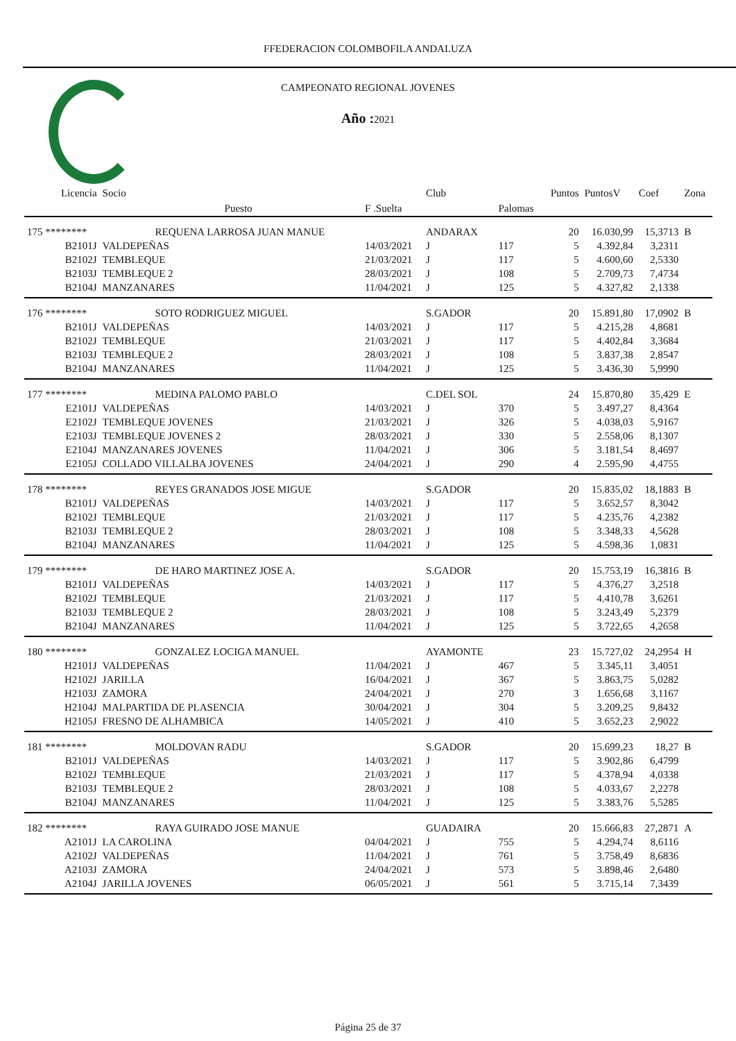FFEDERACION COLOMBOFILA ANDALUZA
CAMPEONATO REGIONAL JOVENES
Año : 2021
| Licencia | Socio | | Club | | Puntos | PuntosV | Coef | Zona |
| --- | --- | --- | --- | --- | --- | --- | --- | --- |
| | Puesto | F .Suelta | | Palomas | | | | |
| 175 ******** | REQUENA LARROSA JUAN MANUE | | ANDARAX | | 20 | 16.030,99 | 15,3713 | B |
| B2101J | VALDEPEÑAS | 14/03/2021 | J | 117 | 5 | 4.392,84 | 3,2311 | |
| B2102J | TEMBLEQUE | 21/03/2021 | J | 117 | 5 | 4.600,60 | 2,5330 | |
| B2103J | TEMBLEQUE 2 | 28/03/2021 | J | 108 | 5 | 2.709,73 | 7,4734 | |
| B2104J | MANZANARES | 11/04/2021 | J | 125 | 5 | 4.327,82 | 2,1338 | |
| 176 ******** | SOTO RODRIGUEZ MIGUEL | | S.GADOR | | 20 | 15.891,80 | 17,0902 | B |
| B2101J | VALDEPEÑAS | 14/03/2021 | J | 117 | 5 | 4.215,28 | 4,8681 | |
| B2102J | TEMBLEQUE | 21/03/2021 | J | 117 | 5 | 4.402,84 | 3,3684 | |
| B2103J | TEMBLEQUE 2 | 28/03/2021 | J | 108 | 5 | 3.837,38 | 2,8547 | |
| B2104J | MANZANARES | 11/04/2021 | J | 125 | 5 | 3.436,30 | 5,9990 | |
| 177 ******** | MEDINA PALOMO PABLO | | C.DEL SOL | | 24 | 15.870,80 | 35,429 | E |
| E2101J | VALDEPEÑAS | 14/03/2021 | J | 370 | 5 | 3.497,27 | 8,4364 | |
| E2102J | TEMBLEQUE JOVENES | 21/03/2021 | J | 326 | 5 | 4.038,03 | 5,9167 | |
| E2103J | TEMBLEQUE JOVENES 2 | 28/03/2021 | J | 330 | 5 | 2.558,06 | 8,1307 | |
| E2104J | MANZANARES JOVENES | 11/04/2021 | J | 306 | 5 | 3.181,54 | 8,4697 | |
| E2105J | COLLADO VILLALBA JOVENES | 24/04/2021 | J | 290 | 4 | 2.595,90 | 4,4755 | |
| 178 ******** | REYES GRANADOS JOSE MIGUE | | S.GADOR | | 20 | 15.835,02 | 18,1883 | B |
| B2101J | VALDEPEÑAS | 14/03/2021 | J | 117 | 5 | 3.652,57 | 8,3042 | |
| B2102J | TEMBLEQUE | 21/03/2021 | J | 117 | 5 | 4.235,76 | 4,2382 | |
| B2103J | TEMBLEQUE 2 | 28/03/2021 | J | 108 | 5 | 3.348,33 | 4,5628 | |
| B2104J | MANZANARES | 11/04/2021 | J | 125 | 5 | 4.598,36 | 1,0831 | |
| 179 ******** | DE HARO MARTINEZ JOSE A. | | S.GADOR | | 20 | 15.753,19 | 16,3816 | B |
| B2101J | VALDEPEÑAS | 14/03/2021 | J | 117 | 5 | 4.376,27 | 3,2518 | |
| B2102J | TEMBLEQUE | 21/03/2021 | J | 117 | 5 | 4.410,78 | 3,6261 | |
| B2103J | TEMBLEQUE 2 | 28/03/2021 | J | 108 | 5 | 3.243,49 | 5,2379 | |
| B2104J | MANZANARES | 11/04/2021 | J | 125 | 5 | 3.722,65 | 4,2658 | |
| 180 ******** | GONZALEZ LOCIGA MANUEL | | AYAMONTE | | 23 | 15.727,02 | 24,2954 | H |
| H2101J | VALDEPEÑAS | 11/04/2021 | J | 467 | 5 | 3.345,11 | 3,4051 | |
| H2102J | JARILLA | 16/04/2021 | J | 367 | 5 | 3.863,75 | 5,0282 | |
| H2103J | ZAMORA | 24/04/2021 | J | 270 | 3 | 1.656,68 | 3,1167 | |
| H2104J | MALPARTIDA DE PLASENCIA | 30/04/2021 | J | 304 | 5 | 3.209,25 | 9,8432 | |
| H2105J | FRESNO DE ALHAMBICA | 14/05/2021 | J | 410 | 5 | 3.652,23 | 2,9022 | |
| 181 ******** | MOLDOVAN RADU | | S.GADOR | | 20 | 15.699,23 | 18,27 | B |
| B2101J | VALDEPEÑAS | 14/03/2021 | J | 117 | 5 | 3.902,86 | 6,4799 | |
| B2102J | TEMBLEQUE | 21/03/2021 | J | 117 | 5 | 4.378,94 | 4,0338 | |
| B2103J | TEMBLEQUE 2 | 28/03/2021 | J | 108 | 5 | 4.033,67 | 2,2278 | |
| B2104J | MANZANARES | 11/04/2021 | J | 125 | 5 | 3.383,76 | 5,5285 | |
| 182 ******** | RAYA GUIRADO JOSE MANUE | | GUADAIRA | | 20 | 15.666,83 | 27,2871 | A |
| A2101J | LA CAROLINA | 04/04/2021 | J | 755 | 5 | 4.294,74 | 8,6116 | |
| A2102J | VALDEPEÑAS | 11/04/2021 | J | 761 | 5 | 3.758,49 | 8,6836 | |
| A2103J | ZAMORA | 24/04/2021 | J | 573 | 5 | 3.898,46 | 2,6480 | |
| A2104J | JARILLA JOVENES | 06/05/2021 | J | 561 | 5 | 3.715,14 | 7,3439 | |
Página 25 de 37